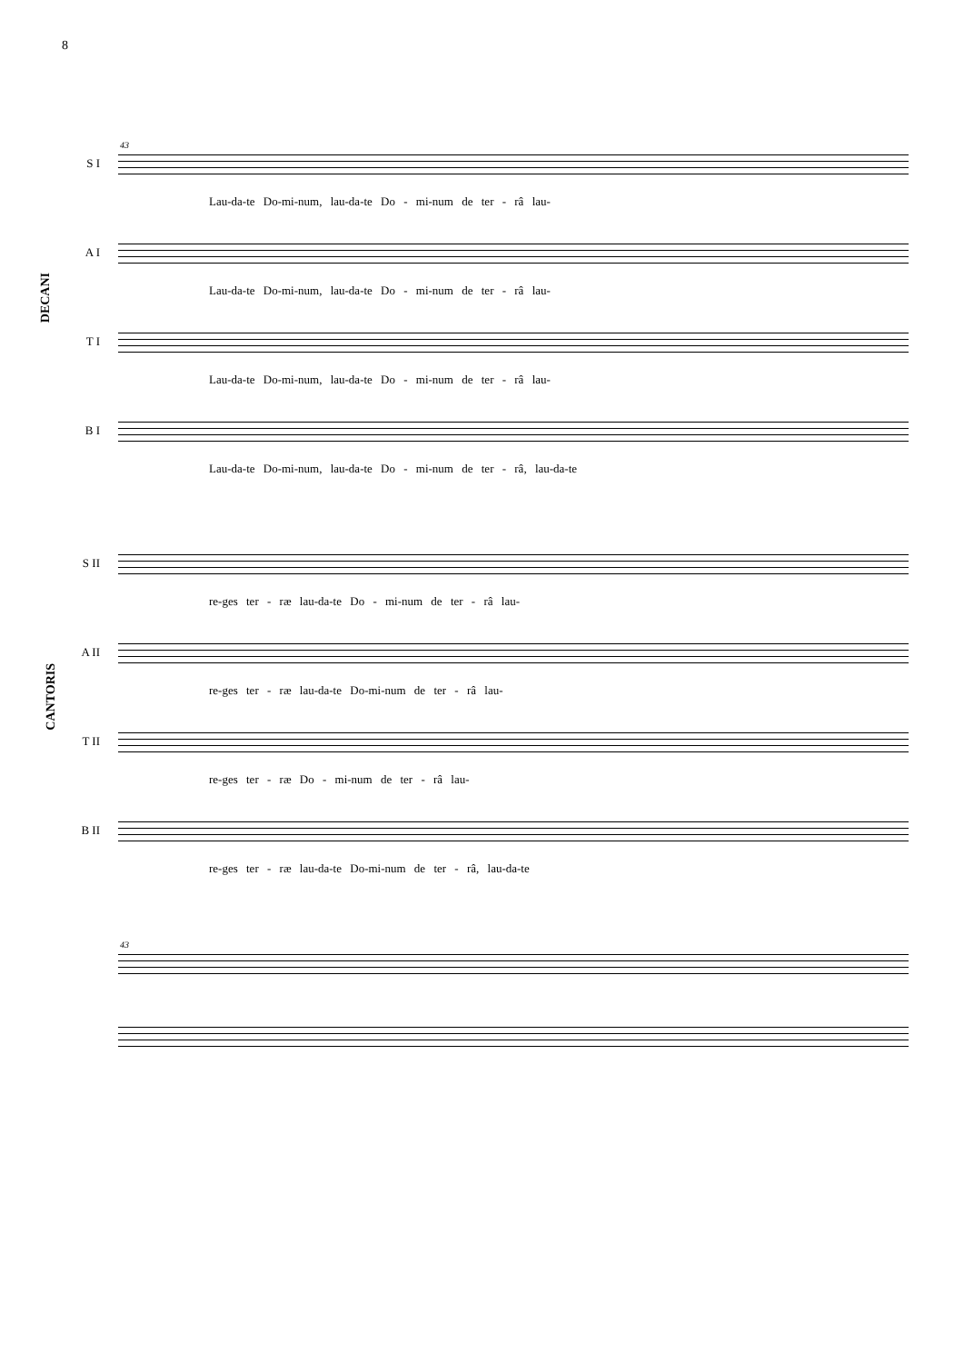8
DECANI
CANTORIS
43
S I
Lau-da-te Do-mi-num, lau-da-te Do - mi-num de ter - râ lau-
A I
Lau-da-te Do-mi-num, lau-da-te Do - mi-num de ter - râ lau-
T I
Lau-da-te Do-mi-num, lau-da-te Do - mi-num de ter - râ lau-
B I
Lau-da-te Do-mi-num, lau-da-te Do - mi-num de ter - râ, lau-da-te
S II
re-ges ter - ræ lau-da-te Do - mi-num de ter - râ lau-
A II
re-ges ter - ræ lau-da-te Do-mi-num de ter - râ lau-
T II
re-ges ter - ræ Do - mi-num de ter - râ lau-
B II
re-ges ter - ræ lau-da-te Do-mi-num de ter - râ, lau-da-te
43